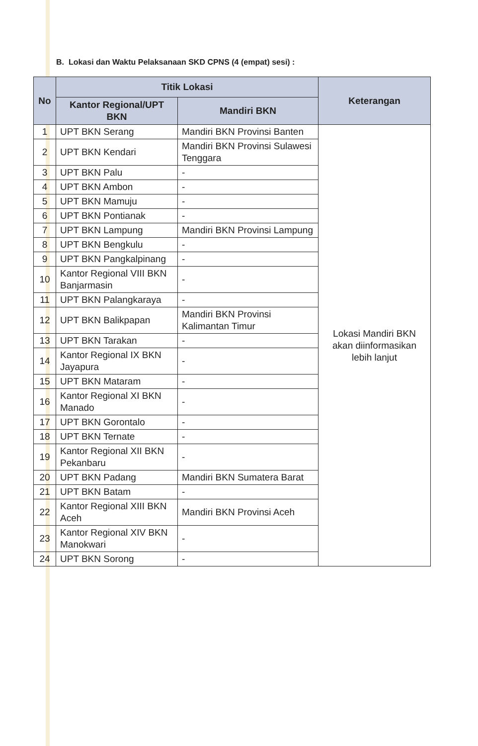B. Lokasi dan Waktu Pelaksanaan SKD CPNS (4 (empat) sesi) :
| No | Titik Lokasi | | Keterangan |
| --- | --- | --- | --- |
| | Kantor Regional/UPT BKN | Mandiri BKN | |
| 1 | UPT BKN Serang | Mandiri BKN Provinsi Banten | Lokasi Mandiri BKN akan diinformasikan lebih lanjut |
| 2 | UPT BKN Kendari | Mandiri BKN Provinsi Sulawesi Tenggara | |
| 3 | UPT BKN Palu | - | |
| 4 | UPT BKN Ambon | - | |
| 5 | UPT BKN Mamuju | - | |
| 6 | UPT BKN Pontianak | - | |
| 7 | UPT BKN Lampung | Mandiri BKN Provinsi Lampung | |
| 8 | UPT BKN Bengkulu | - | |
| 9 | UPT BKN Pangkalpinang | - | |
| 10 | Kantor Regional VIII BKN Banjarmasin | - | |
| 11 | UPT BKN Palangkaraya | - | |
| 12 | UPT BKN Balikpapan | Mandiri BKN Provinsi Kalimantan Timur | |
| 13 | UPT BKN Tarakan | - | |
| 14 | Kantor Regional IX BKN Jayapura | - | |
| 15 | UPT BKN Mataram | - | |
| 16 | Kantor Regional XI BKN Manado | - | |
| 17 | UPT BKN Gorontalo | - | |
| 18 | UPT BKN Ternate | - | |
| 19 | Kantor Regional XII BKN Pekanbaru | - | |
| 20 | UPT BKN Padang | Mandiri BKN Sumatera Barat | |
| 21 | UPT BKN Batam | - | |
| 22 | Kantor Regional XIII BKN Aceh | Mandiri BKN Provinsi Aceh | |
| 23 | Kantor Regional XIV BKN Manokwari | - | |
| 24 | UPT BKN Sorong | - | |